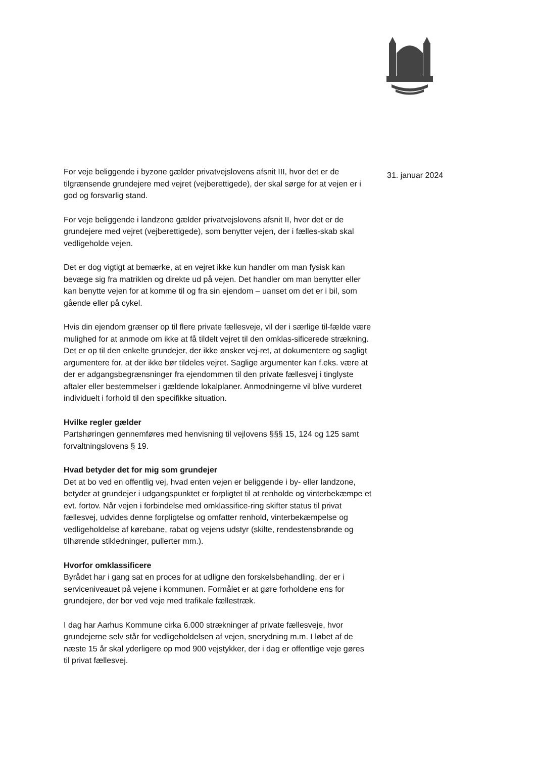For veje beliggende i byzone gælder privatvejslovens afsnit III, hvor det er de tilgrænsende grundejere med vejret (vejberettigede), der skal sørge for at vejen er i god og forsvarlig stand.
For veje beliggende i landzone gælder privatvejslovens afsnit II, hvor det er de grundejere med vejret (vejberettigede), som benytter vejen, der i fælles-skab skal vedligeholde vejen.
Det er dog vigtigt at bemærke, at en vejret ikke kun handler om man fysisk kan bevæge sig fra matriklen og direkte ud på vejen. Det handler om man benytter eller kan benytte vejen for at komme til og fra sin ejendom – uanset om det er i bil, som gående eller på cykel.
Hvis din ejendom grænser op til flere private fællesveje, vil der i særlige til-fælde være mulighed for at anmode om ikke at få tildelt vejret til den omklas-sificerede strækning. Det er op til den enkelte grundejer, der ikke ønsker vej-ret, at dokumentere og sagligt argumentere for, at der ikke bør tildeles vejret. Saglige argumenter kan f.eks. være at der er adgangsbegrænsninger fra ejendommen til den private fællesvej i tinglyste aftaler eller bestemmelser i gældende lokalplaner. Anmodningerne vil blive vurderet individuelt i forhold til den specifikke situation.
Hvilke regler gælder
Partshøringen gennemføres med henvisning til vejlovens §§§ 15, 124 og 125 samt forvaltningslovens § 19.
Hvad betyder det for mig som grundejer
Det at bo ved en offentlig vej, hvad enten vejen er beliggende i by- eller landzone, betyder at grundejer i udgangspunktet er forpligtet til at renholde og vinterbekæmpe et evt. fortov. Når vejen i forbindelse med omklassifice-ring skifter status til privat fællesvej, udvides denne forpligtelse og omfatter renhold, vinterbekæmpelse og vedligeholdelse af kørebane, rabat og vejens udstyr (skilte, rendestensbrønde og tilhørende stikledninger, pullerter mm.).
Hvorfor omklassificere
Byrådet har i gang sat en proces for at udligne den forskelsbehandling, der er i serviceniveauet på vejene i kommunen. Formålet er at gøre forholdene ens for grundejere, der bor ved veje med trafikale fællestræk.
I dag har Aarhus Kommune cirka 6.000 strækninger af private fællesveje, hvor grundejerne selv står for vedligeholdelsen af vejen, snerydning m.m. I løbet af de næste 15 år skal yderligere op mod 900 vejstykker, der i dag er offentlige veje gøres til privat fællesvej.
31. januar 2024